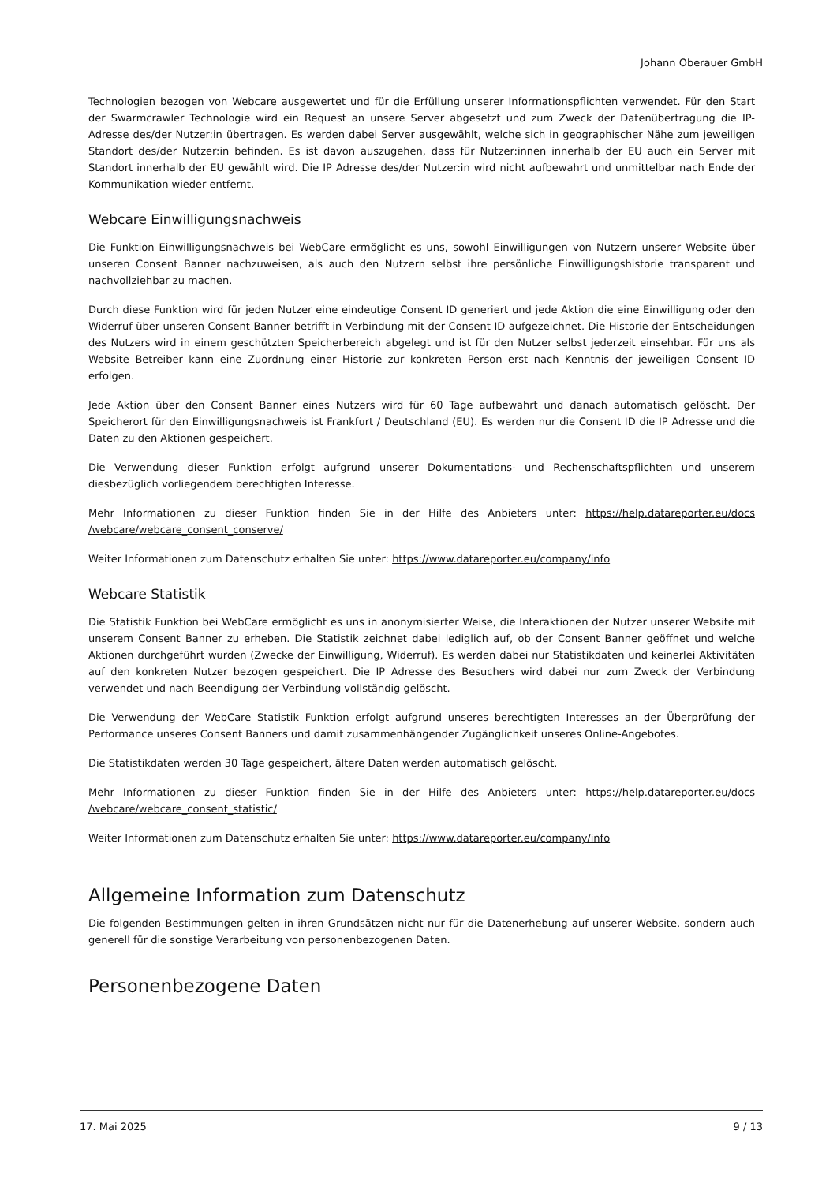Johann Oberauer GmbH
Technologien bezogen von Webcare ausgewertet und für die Erfüllung unserer Informationspflichten verwendet. Für den Start der Swarmcrawler Technologie wird ein Request an unsere Server abgesetzt und zum Zweck der Datenübertragung die IP-Adresse des/der Nutzer:in übertragen. Es werden dabei Server ausgewählt, welche sich in geographischer Nähe zum jeweiligen Standort des/der Nutzer:in befinden. Es ist davon auszugehen, dass für Nutzer:innen innerhalb der EU auch ein Server mit Standort innerhalb der EU gewählt wird. Die IP Adresse des/der Nutzer:in wird nicht aufbewahrt und unmittelbar nach Ende der Kommunikation wieder entfernt.
Webcare Einwilligungsnachweis
Die Funktion Einwilligungsnachweis bei WebCare ermöglicht es uns, sowohl Einwilligungen von Nutzern unserer Website über unseren Consent Banner nachzuweisen, als auch den Nutzern selbst ihre persönliche Einwilligungshistorie transparent und nachvollziehbar zu machen.
Durch diese Funktion wird für jeden Nutzer eine eindeutige Consent ID generiert und jede Aktion die eine Einwilligung oder den Widerruf über unseren Consent Banner betrifft in Verbindung mit der Consent ID aufgezeichnet. Die Historie der Entscheidungen des Nutzers wird in einem geschützten Speicherbereich abgelegt und ist für den Nutzer selbst jederzeit einsehbar. Für uns als Website Betreiber kann eine Zuordnung einer Historie zur konkreten Person erst nach Kenntnis der jeweiligen Consent ID erfolgen.
Jede Aktion über den Consent Banner eines Nutzers wird für 60 Tage aufbewahrt und danach automatisch gelöscht. Der Speicherort für den Einwilligungsnachweis ist Frankfurt / Deutschland (EU). Es werden nur die Consent ID die IP Adresse und die Daten zu den Aktionen gespeichert.
Die Verwendung dieser Funktion erfolgt aufgrund unserer Dokumentations- und Rechenschaftspflichten und unserem diesbezüglich vorliegendem berechtigten Interesse.
Mehr Informationen zu dieser Funktion finden Sie in der Hilfe des Anbieters unter: https://help.datareporter.eu/docs /webcare/webcare_consent_conserve/
Weiter Informationen zum Datenschutz erhalten Sie unter: https://www.datareporter.eu/company/info
Webcare Statistik
Die Statistik Funktion bei WebCare ermöglicht es uns in anonymisierter Weise, die Interaktionen der Nutzer unserer Website mit unserem Consent Banner zu erheben. Die Statistik zeichnet dabei lediglich auf, ob der Consent Banner geöffnet und welche Aktionen durchgeführt wurden (Zwecke der Einwilligung, Widerruf). Es werden dabei nur Statistikdaten und keinerlei Aktivitäten auf den konkreten Nutzer bezogen gespeichert. Die IP Adresse des Besuchers wird dabei nur zum Zweck der Verbindung verwendet und nach Beendigung der Verbindung vollständig gelöscht.
Die Verwendung der WebCare Statistik Funktion erfolgt aufgrund unseres berechtigten Interesses an der Überprüfung der Performance unseres Consent Banners und damit zusammenhängender Zugänglichkeit unseres Online-Angebotes.
Die Statistikdaten werden 30 Tage gespeichert, ältere Daten werden automatisch gelöscht.
Mehr Informationen zu dieser Funktion finden Sie in der Hilfe des Anbieters unter: https://help.datareporter.eu/docs /webcare/webcare_consent_statistic/
Weiter Informationen zum Datenschutz erhalten Sie unter: https://www.datareporter.eu/company/info
Allgemeine Information zum Datenschutz
Die folgenden Bestimmungen gelten in ihren Grundsätzen nicht nur für die Datenerhebung auf unserer Website, sondern auch generell für die sonstige Verarbeitung von personenbezogenen Daten.
Personenbezogene Daten
17. Mai 2025 9 / 13